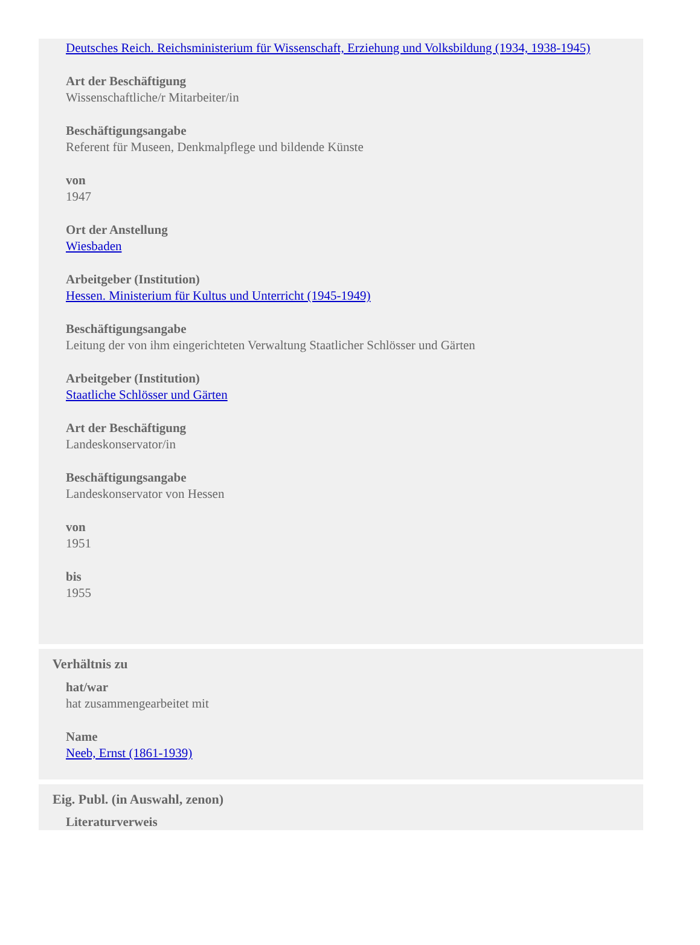Deutsches Reich. Reichsministerium für Wissenschaft, Erziehung und Volksbildung (1934, 1938-1945)
Art der Beschäftigung
Wissenschaftliche/r Mitarbeiter/in
Beschäftigungsangabe
Referent für Museen, Denkmalpflege und bildende Künste
von
1947
Ort der Anstellung
Wiesbaden
Arbeitgeber (Institution)
Hessen. Ministerium für Kultus und Unterricht (1945-1949)
Beschäftigungsangabe
Leitung der von ihm eingerichteten Verwaltung Staatlicher Schlösser und Gärten
Arbeitgeber (Institution)
Staatliche Schlösser und Gärten
Art der Beschäftigung
Landeskonservator/in
Beschäftigungsangabe
Landeskonservator von Hessen
von
1951
bis
1955
Verhältnis zu
hat/war
hat zusammengearbeitet mit
Name
Neeb, Ernst (1861-1939)
Eig. Publ. (in Auswahl, zenon)
Literaturverweis